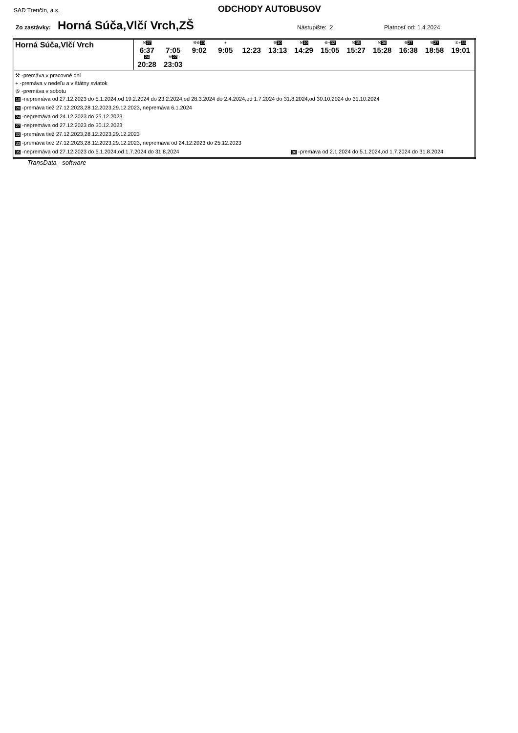SAD Trenčín, a.s.
ODCHODY AUTOBUSOV
Zo zastávky: Horná Súča,Vlčí Vrch,ZŠ Nástupište: 2 Platnosť od: 1.4.2024
| Horná Súča,Vlčí Vrch | ⚒ 27 6:37 7:05 ⚒⑥ 20 9:02 + 9:05 12:23 ⚒ 10 13:13 ⚒ 10 14:29 ⑥+ 32 15:05 ⚒ 35 15:27 ⚒ 36 15:28 ⚒ 27 16:38 ⚒ 27 18:58 ⑥+ 33 19:01 24 20:28 ⚒ 27 23:03 |
| ⚒ -premáva v pracovné dni + -premáva v nedeľu a v štátny sviatok ⑥ -premáva v sobotu 10 -nepremáva od 27.12.2023 do 5.1.2024,od 19.2.2024 do 23.2.2024,od 28.3.2024 do 2.4.2024,od 1.7.2024 do 31.8.2024,od 30.10.2024 do 31.10.2024 20 -premáva tiež 27.12.2023,28.12.2023,29.12.2023, nepremáva 6.1.2024 24 -nepremáva od 24.12.2023 do 25.12.2023 27 -nepremáva od 27.12.2023 do 30.12.2023 32 -premáva tiež 27.12.2023,28.12.2023,29.12.2023 33 -premáva tiež 27.12.2023,28.12.2023,29.12.2023, nepremáva od 24.12.2023 do 25.12.2023 35 -nepremáva od 27.12.2023 do 5.1.2024,od 1.7.2024 do 31.8.2024 36 -premáva od 2.1.2024 do 5.1.2024,od 1.7.2024 do 31.8.2024 | |
TransData - software